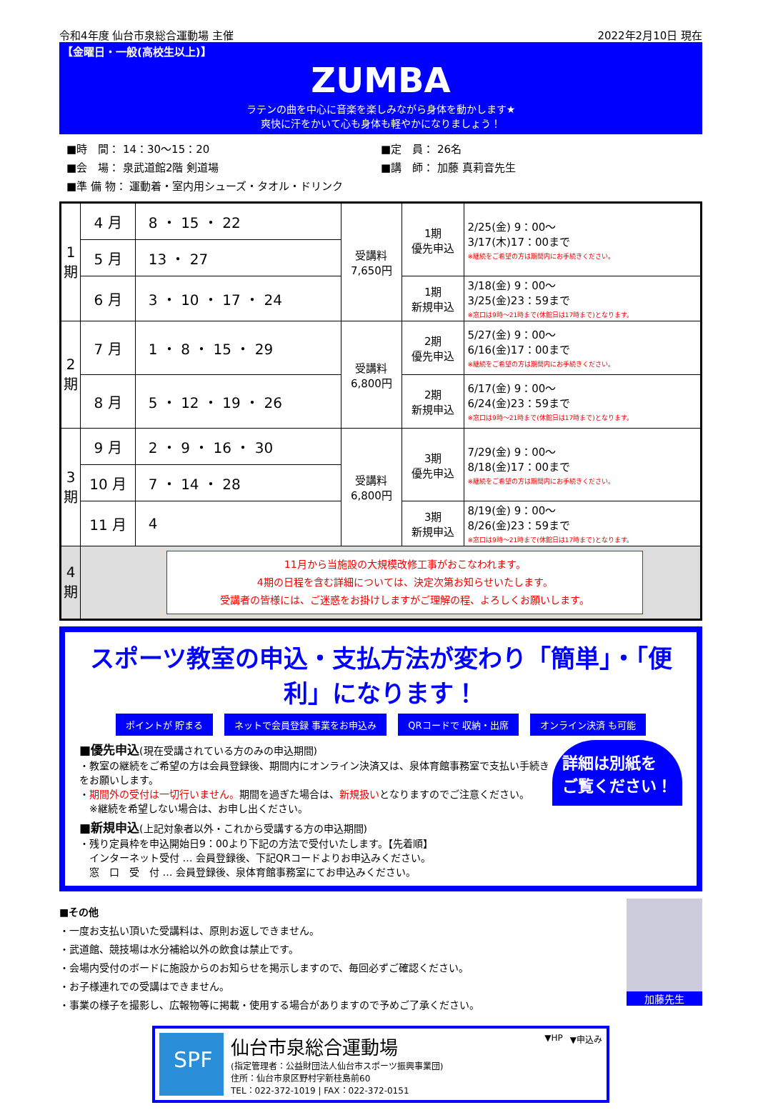令和4年度 仙台市泉総合運動場 主催 2022年2月10日 現在
【金曜日・一般(高校生以上)】
ZUMBA
ラテンの曲を中心に音楽を楽しみながら身体を動かします★
爽快に汗をかいて心も身体も軽やかになりましょう！
■時　間： 14：30～15：20
■会　場： 泉武道館2階 剣道場
■準 備 物： 運動着・室内用シューズ・タオル・ドリンク
■定　員： 26名
■講　師： 加藤 真莉音先生
| 1 期 | 4 月 | 8 ・ 15 ・ 22 | 受講料 7,650円 | 1期 優先申込 | 2/25(金) 9：00～ 3/17(木)17：00まで ※継続をご希望の方は期間内にお手続きください。 |
| | 5 月 | 13 ・ 27 | | | |
| | 6 月 | 3 ・ 10 ・ 17 ・ 24 | | 1期 新規申込 | 3/18(金) 9：00～ 3/25(金)23：59まで ※窓口は9時～21時まで(休館日は17時まで)となります。 |
| 2 期 | 7 月 | 1 ・ 8 ・ 15 ・ 29 | 受講料 6,800円 | 2期 優先申込 | 5/27(金) 9：00～ 6/16(金)17：00まで ※継続をご希望の方は期間内にお手続きください。 |
| | 8 月 | 5 ・ 12 ・ 19 ・ 26 | | 2期 新規申込 | 6/17(金) 9：00～ 6/24(金)23：59まで ※窓口は9時～21時まで(休館日は17時まで)となります。 |
| 3 期 | 9 月 | 2 ・ 9 ・ 16 ・ 30 | 受講料 6,800円 | 3期 優先申込 | 7/29(金) 9：00～ 8/18(金)17：00まで ※継続をご希望の方は期間内にお手続きください。 |
| | 10 月 | 7 ・ 14 ・ 28 | | | |
| | 11 月 | 4 | | 3期 新規申込 | 8/19(金) 9：00～ 8/26(金)23：59まで ※窓口は9時～21時まで(休館日は17時まで)となります。 |
| 4 期 | 11月から当施設の大規模改修工事がおこなわれます。 4期の日程を含む詳細については、決定次第お知らせいたします。 受講者の皆様には、ご迷惑をお掛けしますがご理解の程、よろしくお願いします。 | | | | |
スポーツ教室の申込・支払方法が変わり「簡単」・「便利」になります！
ポイントが 貯まる ネットで会員登録 事業をお申込み QRコードで 収納・出席 オンライン決済 も可能
詳細は別紙を
ご覧ください！
■優先申込(現在受講されている方のみの申込期間)
・教室の継続をご希望の方は会員登録後、期間内にオンライン決済又は、泉体育館事務室で支払い手続きをお願いします。
・期間外の受付は一切行いません。期間を過ぎた場合は、新規扱いとなりますのでご注意ください。
　※継続を希望しない場合は、お申し出ください。
■新規申込(上記対象者以外・これから受講する方の申込期間)
・残り定員枠を申込開始日9：00より下記の方法で受付いたします。【先着順】
　インターネット受付 … 会員登録後、下記QRコードよりお申込みください。
　窓　口　受　付 … 会員登録後、泉体育館事務室にてお申込みください。
■その他
・一度お支払い頂いた受講料は、原則お返しできません。
・武道館、競技場は水分補給以外の飲食は禁止です。
・会場内受付のボードに施設からのお知らせを掲示しますので、毎回必ずご確認ください。
・お子様連れでの受講はできません。
・事業の様子を撮影し、広報物等に掲載・使用する場合がありますので予めご了承ください。
加藤先生
SPF
仙台市泉総合運動場
(指定管理者：公益財団法人仙台市スポーツ振興事業団)
住所：仙台市泉区野村字新桂島前60
TEL：022-372-1019 | FAX：022-372-0151
▼HP ▼申込み